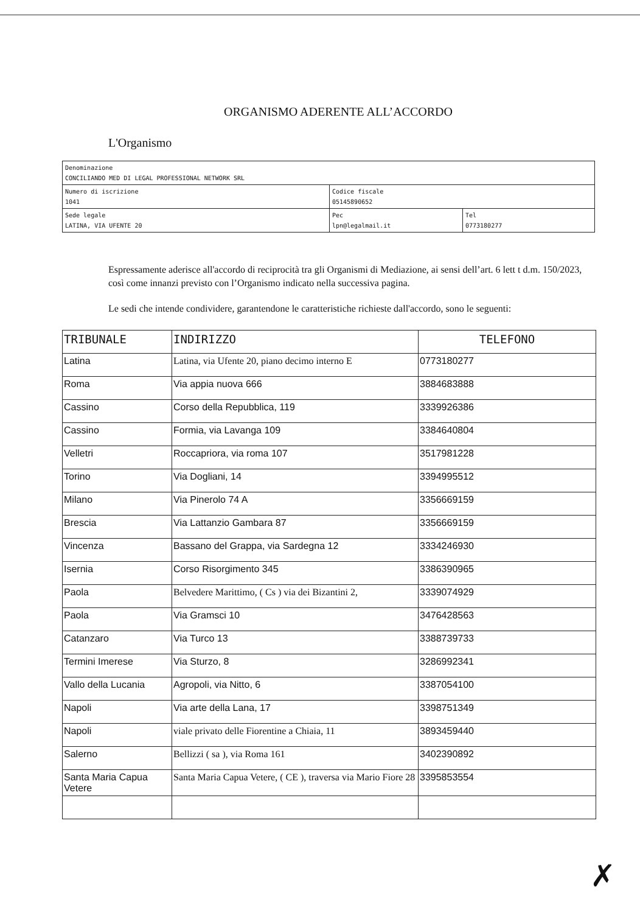ORGANISMO ADERENTE ALL’ACCORDO
L'Organismo
| Denominazione CONCILIANDO MED DI LEGAL PROFESSIONAL NETWORK SRL | | |
| Numero di iscrizione 1041 | Codice fiscale 05145890652 | |
| Sede legale LATINA, VIA UFENTE 20 | Pec lpn@legalmail.it | Tel 0773180277 |
Espressamente aderisce all'accordo di reciprocità tra gli Organismi di Mediazione, ai sensi dell’art. 6 lett t d.m. 150/2023, così come innanzi previsto con l’Organismo indicato nella successiva pagina.
Le sedi che intende condividere, garantendone le caratteristiche richieste dall'accordo, sono le seguenti:
| TRIBUNALE | INDIRIZZO | TELEFONO |
| --- | --- | --- |
| Latina | Latina, via Ufente 20, piano decimo interno E | 0773180277 |
| Roma | Via appia nuova 666 | 3884683888 |
| Cassino | Corso della Repubblica, 119 | 3339926386 |
| Cassino | Formia, via Lavanga 109 | 3384640804 |
| Velletri | Roccapriora, via roma 107 | 3517981228 |
| Torino | Via Dogliani, 14 | 3394995512 |
| Milano | Via Pinerolo 74 A | 3356669159 |
| Brescia | Via Lattanzio Gambara 87 | 3356669159 |
| Vincenza | Bassano del Grappa, via Sardegna 12 | 3334246930 |
| Isernia | Corso Risorgimento 345 | 3386390965 |
| Paola | Belvedere Marittimo, ( Cs ) via dei Bizantini 2, | 3339074929 |
| Paola | Via Gramsci 10 | 3476428563 |
| Catanzaro | Via Turco 13 | 3388739733 |
| Termini Imerese | Via Sturzo, 8 | 3286992341 |
| Vallo della Lucania | Agropoli, via Nitto, 6 | 3387054100 |
| Napoli | Via arte della Lana, 17 | 3398751349 |
| Napoli | viale privato delle Fiorentine a Chiaia, 11 | 3893459440 |
| Salerno | Bellizzi ( sa ), via Roma 161 | 3402390892 |
| Santa Maria Capua Vetere | Santa Maria Capua Vetere, ( CE ), traversa via Mario Fiore 28 | 3395853554 |
✗